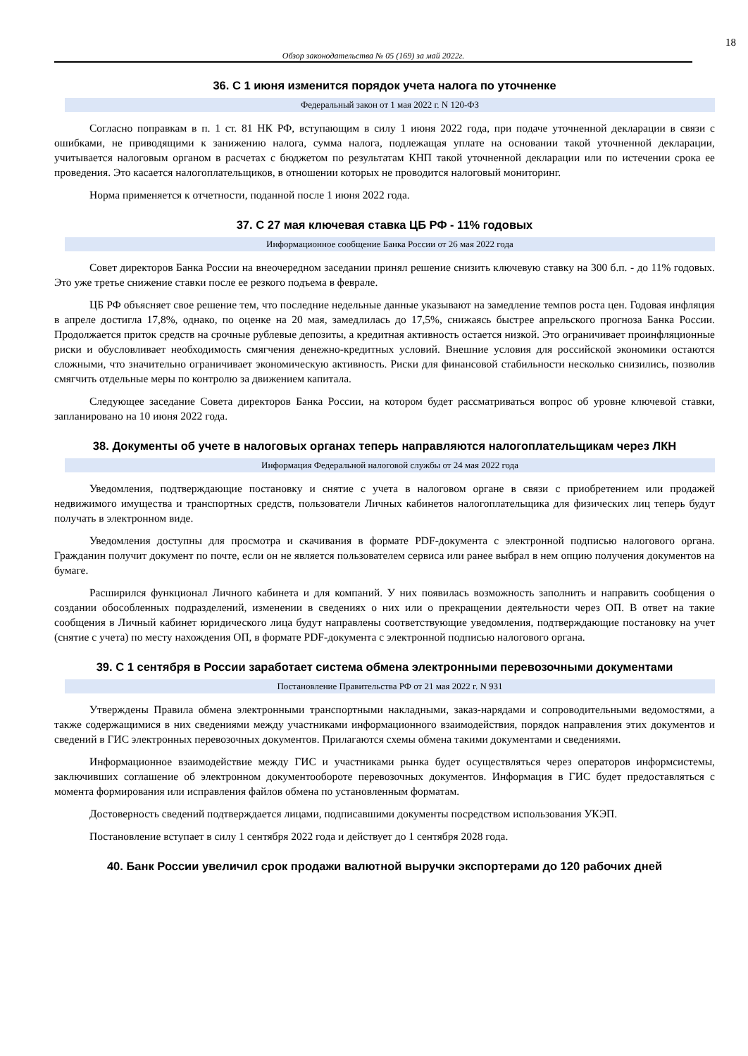18
Обзор законодательства № 05 (169) за май 2022г.
36. С 1 июня изменится порядок учета налога по уточненке
Федеральный закон от 1 мая 2022 г. N 120-ФЗ
Согласно поправкам в п. 1 ст. 81 НК РФ, вступающим в силу 1 июня 2022 года, при подаче уточненной декларации в связи с ошибками, не приводящими к занижению налога, сумма налога, подлежащая уплате на основании такой уточненной декларации, учитывается налоговым органом в расчетах с бюджетом по результатам КНП такой уточненной декларации или по истечении срока ее проведения. Это касается налогоплательщиков, в отношении которых не проводится налоговый мониторинг.
Норма применяется к отчетности, поданной после 1 июня 2022 года.
37. С 27 мая ключевая ставка ЦБ РФ - 11% годовых
Информационное сообщение Банка России от 26 мая 2022 года
Совет директоров Банка России на внеочередном заседании принял решение снизить ключевую ставку на 300 б.п. - до 11% годовых. Это уже третье снижение ставки после ее резкого подъема в феврале.
ЦБ РФ объясняет свое решение тем, что последние недельные данные указывают на замедление темпов роста цен. Годовая инфляция в апреле достигла 17,8%, однако, по оценке на 20 мая, замедлилась до 17,5%, снижаясь быстрее апрельского прогноза Банка России. Продолжается приток средств на срочные рублевые депозиты, а кредитная активность остается низкой. Это ограничивает проинфляционные риски и обусловливает необходимость смягчения денежно-кредитных условий. Внешние условия для российской экономики остаются сложными, что значительно ограничивает экономическую активность. Риски для финансовой стабильности несколько снизились, позволив смягчить отдельные меры по контролю за движением капитала.
Следующее заседание Совета директоров Банка России, на котором будет рассматриваться вопрос об уровне ключевой ставки, запланировано на 10 июня 2022 года.
38. Документы об учете в налоговых органах теперь направляются налогоплательщикам через ЛКН
Информация Федеральной налоговой службы от 24 мая 2022 года
Уведомления, подтверждающие постановку и снятие с учета в налоговом органе в связи с приобретением или продажей недвижимого имущества и транспортных средств, пользователи Личных кабинетов налогоплательщика для физических лиц теперь будут получать в электронном виде.
Уведомления доступны для просмотра и скачивания в формате PDF-документа с электронной подписью налогового органа. Гражданин получит документ по почте, если он не является пользователем сервиса или ранее выбрал в нем опцию получения документов на бумаге.
Расширился функционал Личного кабинета и для компаний. У них появилась возможность заполнить и направить сообщения о создании обособленных подразделений, изменении в сведениях о них или о прекращении деятельности через ОП. В ответ на такие сообщения в Личный кабинет юридического лица будут направлены соответствующие уведомления, подтверждающие постановку на учет (снятие с учета) по месту нахождения ОП, в формате PDF-документа с электронной подписью налогового органа.
39. С 1 сентября в России заработает система обмена электронными перевозочными документами
Постановление Правительства РФ от 21 мая 2022 г. N 931
Утверждены Правила обмена электронными транспортными накладными, заказ-нарядами и сопроводительными ведомостями, а также содержащимися в них сведениями между участниками информационного взаимодействия, порядок направления этих документов и сведений в ГИС электронных перевозочных документов. Прилагаются схемы обмена такими документами и сведениями.
Информационное взаимодействие между ГИС и участниками рынка будет осуществляться через операторов информсистемы, заключивших соглашение об электронном документообороте перевозочных документов. Информация в ГИС будет предоставляться с момента формирования или исправления файлов обмена по установленным форматам.
Достоверность сведений подтверждается лицами, подписавшими документы посредством использования УКЭП.
Постановление вступает в силу 1 сентября 2022 года и действует до 1 сентября 2028 года.
40. Банк России увеличил срок продажи валютной выручки экспортерами до 120 рабочих дней